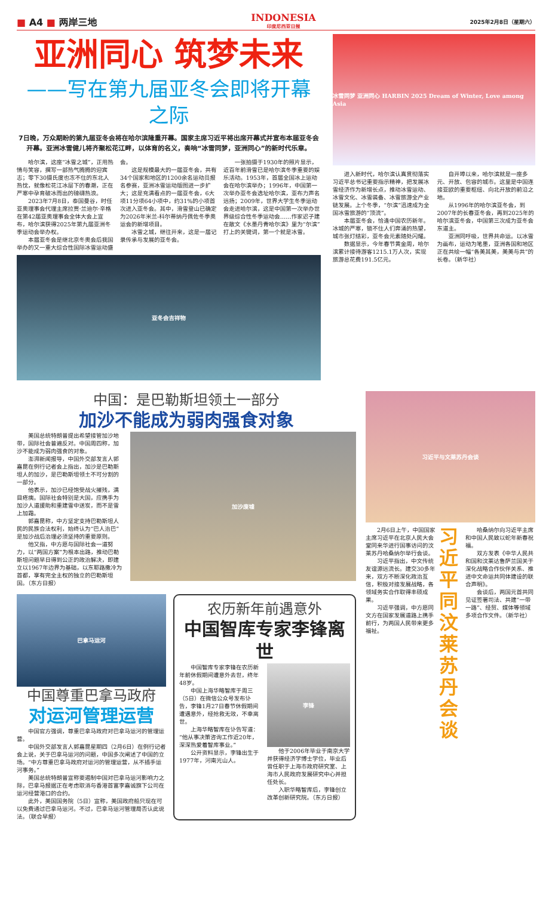■ A4 ■ 两岸三地
INDONESIA
印度尼西亚日报
2025年2月8日（星期六）
亚洲同心 筑梦未来
——写在第九届亚冬会即将开幕之际
7日晚，万众期盼的第九届亚冬会将在哈尔滨隆重开幕。国家主席习近平将出席开幕式并宣布本届亚冬会开幕。亚洲冰雪健儿将齐聚松花江畔，以体育的名义，奏响“冰雪同梦，亚洲同心”的新时代乐章。
哈尔滨，这座“冰雪之城”，正用热情与笑容，撰写一部热气腾腾的迎宾志；零下30摄氏度也冻不住的东北人热忱，就像松花江冰层下的春潮，正在严寒中孕育破冰而出的磅礴热浪。
2023年7月8日，泰国曼谷，时任亚奥理事会代理主席拉贾·兰迪尔·辛格在第42届亚奥理事会全体大会上宣布，哈尔滨获得2025年第九届亚洲冬季运动会举办权。
本届亚冬会是继北京冬奥会后我国举办的又一重大综合性国际冰雪运动盛会。
这是规模最大的一届亚冬会，共有34个国家和地区的1200余名运动员报名参赛，亚洲冰雪运动版图进一步扩大；这是充满看点的一届亚冬会，6大项11分项64小项中，约31%的小项首次进入亚冬会。其中，滑雪登山已确定为2026年米兰-科尔蒂纳丹佩佐冬季奥运会的新增项目。
冰雪之城，继往开来，这是一届记录传承与发展的亚冬会。
一张拍摄于1930年的照片显示，近百年前滑雪已是哈尔滨冬季重要的娱乐活动。1953年，首届全国冰上运动会在哈尔滨举办；1996年，中国第一次举办亚冬会选址哈尔滨，亚布力声名远扬；2009年，世界大学生冬季运动会走进哈尔滨，这是中国第一次举办世界级综合性冬季运动会……作家迟子建在散文《水墨丹青哈尔滨》里为“尔滨”打上的关键词，第一个就是冰雪。
亚冬会吉祥物
冰雪同梦 亚洲同心 HARBIN 2025 Dream of Winter, Love among Asia
进入新时代，哈尔滨认真贯彻落实习近平总书记重要指示精神，把发展冰雪经济作为新增长点，推动冰雪运动、冰雪文化、冰雪装备、冰雪旅游全产业链发展。上个冬季，“尔滨”迅速成为全国冰雪旅游的“顶流”。
本届亚冬会，恰逢中国农历新年。冰城的严寒，锁不住人们奔涌的热望，城市张灯结彩，亚冬会元素随处闪耀。
数据显示，今年春节黄金周，哈尔滨累计接待游客1215.1万人次，实现旅游总花费191.5亿元。
自开埠以来，哈尔滨就是一座多元、开放、包容的城市。这里是中国连接亚欧的重要枢纽、向北开放的前沿之地。
从1996年的哈尔滨亚冬会，到2007年的长春亚冬会，再到2025年的哈尔滨亚冬会，中国第三次成为亚冬会东道主。
亚洲同呼吸，世界共命运。以冰雪为画布，运动为笔墨，亚洲各国和地区正在共绘一幅“各美其美，美美与共”的长卷。（新华社）
中国：是巴勒斯坦领土一部分
加沙不能成为弱肉强食对象
美国总统特朗普提出希望接管加沙地带，国际社会普遍反对。中国周四称，加沙不能成为弱肉强食的对象。
澎湃新闻报导，中国外交部发言人郭嘉昆在例行记者会上指出，加沙是巴勒斯坦人的加沙，是巴勒斯坦领土不可分割的一部分。
他表示，加沙已经饱受战火摧残，满目疮痍。国际社会特别是大国，应携手为加沙人道援助和重建雪中送炭，而不是雪上加霜。
郭嘉昆称，中方坚定支持巴勒斯坦人民的民族合法权利，始终认为“巴人治巴”是加沙战后治理必须坚持的重要原则。
他又指，中方愿与国际社会一道努力，以“两国方案”为根本出路，推动巴勒斯坦问题早日得到公正的政治解决，即建立以1967年边界为基础，以东耶路撒冷为首都，享有完全主权的独立的巴勒斯坦国。（东方日报）
加沙废墟
巴拿马运河
中国尊重巴拿马政府
对运河管理运营
中国官方强调，尊重巴拿马政府对巴拿马运河的管理运营。
中国外交部发言人郭嘉昆星期四（2月6日）在例行记者会上说，关于巴拿马运河的问题，中国多次阐述了中国的立场。“中方尊重巴拿马政府对运河的管理运营，从不插手运河事务。”
美国总统特朗普宣称要遏制中国对巴拿马运河影响力之际，巴拿马报据正在考虑取消与香港首富李嘉诚旗下公司在运河经营港口的合约。
此外，美国国务院（5日）宣称，美国政府船只现在可以免费通过巴拿马运河。不过，巴拿马运河管理局否认此说法。（联合早报）
农历新年前遇意外
中国智库专家李锋离世
中国智库专家李锋在农历新年前休假期间遭意外去世，终年48岁。
中国上海华略智库于周三（5日）在微信公众号发布讣告，李锋1月27日春节休假期间遭遇意外，经抢救无效，不幸离世。
上海华略智库在讣告写道：“他从事决策咨询工作近20年，深深热爱着智库事业。”
公开资料显示，李锋出生于1977年，河南光山人。
李锋
他于2006年毕业于南京大学并获得经济学博士学位，毕业后曾任职于上海市政府研究室、上海市人民政府发展研究中心并担任处长。
入职华略智库后，李锋创立改革创新研究院。（东方日报）
习近平与文莱苏丹会谈
2月6日上午，中国国家主席习近平在北京人民大会堂同来华进行国事访问的汶莱苏丹哈桑纳尔举行会谈。
习近平指出，中文传统友谊源远流长。建交30多年来，双方不断深化政治互信，积极对接发展战略，各领域务实合作取得丰硕成果。
习近平强调，中方愿同文方在国家发展道路上携手前行，为两国人民带来更多福祉。
习近平同汶莱苏丹会谈
哈桑纳尔向习近平主席和中国人民致以蛇年新春祝福。
双方发表《中华人民共和国和汶莱达鲁萨兰国关于深化战略合作伙伴关系、推进中文命运共同体建设的联合声明》。
会谈后，两国元首共同见证签署司法、共建“一带一路”、经贸、媒体等领域多项合作文件。（新华社）